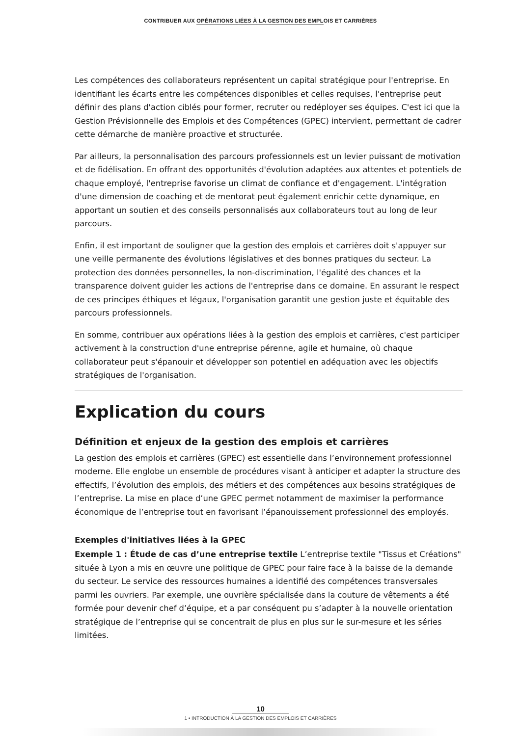CONTRIBUER AUX OPÉRATIONS LIÉES À LA GESTION DES EMPLOIS ET CARRIÈRES
Les compétences des collaborateurs représentent un capital stratégique pour l'entreprise. En identifiant les écarts entre les compétences disponibles et celles requises, l'entreprise peut définir des plans d'action ciblés pour former, recruter ou redéployer ses équipes. C'est ici que la Gestion Prévisionnelle des Emplois et des Compétences (GPEC) intervient, permettant de cadrer cette démarche de manière proactive et structurée.
Par ailleurs, la personnalisation des parcours professionnels est un levier puissant de motivation et de fidélisation. En offrant des opportunités d'évolution adaptées aux attentes et potentiels de chaque employé, l'entreprise favorise un climat de confiance et d'engagement. L'intégration d'une dimension de coaching et de mentorat peut également enrichir cette dynamique, en apportant un soutien et des conseils personnalisés aux collaborateurs tout au long de leur parcours.
Enfin, il est important de souligner que la gestion des emplois et carrières doit s'appuyer sur une veille permanente des évolutions législatives et des bonnes pratiques du secteur. La protection des données personnelles, la non-discrimination, l'égalité des chances et la transparence doivent guider les actions de l'entreprise dans ce domaine. En assurant le respect de ces principes éthiques et légaux, l'organisation garantit une gestion juste et équitable des parcours professionnels.
En somme, contribuer aux opérations liées à la gestion des emplois et carrières, c'est participer activement à la construction d'une entreprise pérenne, agile et humaine, où chaque collaborateur peut s'épanouir et développer son potentiel en adéquation avec les objectifs stratégiques de l'organisation.
Explication du cours
Définition et enjeux de la gestion des emplois et carrières
La gestion des emplois et carrières (GPEC) est essentielle dans l’environnement professionnel moderne. Elle englobe un ensemble de procédures visant à anticiper et adapter la structure des effectifs, l’évolution des emplois, des métiers et des compétences aux besoins stratégiques de l’entreprise. La mise en place d’une GPEC permet notamment de maximiser la performance économique de l’entreprise tout en favorisant l’épanouissement professionnel des employés.
Exemples d'initiatives liées à la GPEC
Exemple 1 : Étude de cas d’une entreprise textile L’entreprise textile "Tissus et Créations" située à Lyon a mis en œuvre une politique de GPEC pour faire face à la baisse de la demande du secteur. Le service des ressources humaines a identifié des compétences transversales parmi les ouvriers. Par exemple, une ouvrière spécialisée dans la couture de vêtements a été formée pour devenir chef d’équipe, et a par conséquent pu s’adapter à la nouvelle orientation stratégique de l’entreprise qui se concentrait de plus en plus sur le sur-mesure et les séries limitées.
10
1 • INTRODUCTION À LA GESTION DES EMPLOIS ET CARRIÈRES